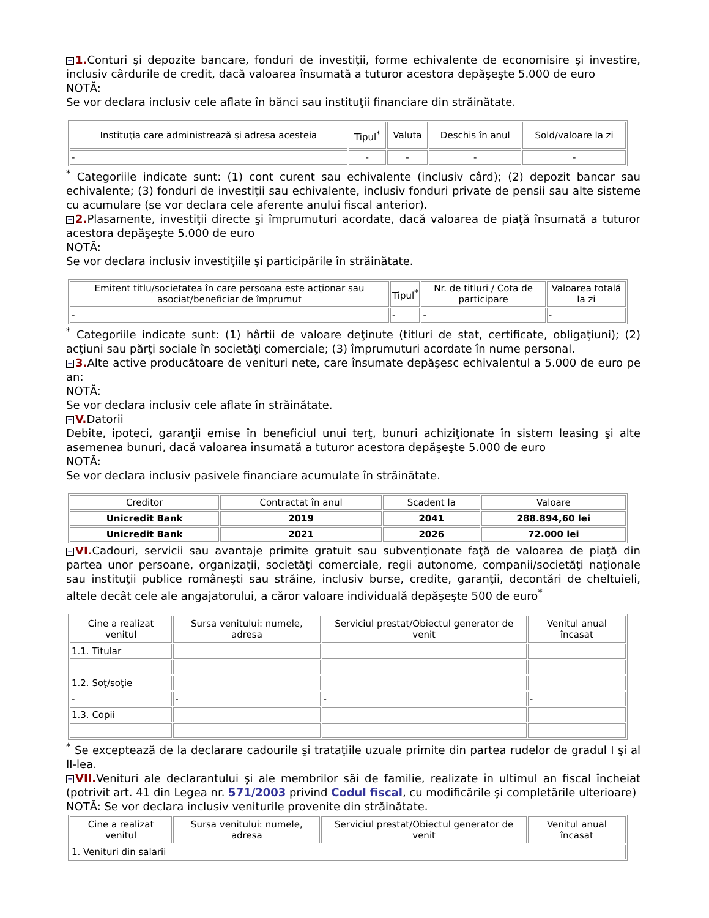− 1. Conturi şi depozite bancare, fonduri de investiţii, forme echivalente de economisire şi investire, inclusiv cârdurile de credit, dacă valoarea însumată a tuturor acestora depăşeşte 5.000 de euro
NOTĂ:
Se vor declara inclusiv cele aflate în bănci sau instituţii financiare din străinătate.
| Instituţia care administrează şi adresa acesteia | Tipul<sup>*</sup> | Valuta | Deschis în anul | Sold/valoare la zi |
| --- | --- | --- | --- | --- |
| - | - | - | - | - |
<sup>*</sup> Categoriile indicate sunt: (1) cont curent sau echivalente (inclusiv cârd); (2) depozit bancar sau echivalente; (3) fonduri de investiţii sau echivalente, inclusiv fonduri private de pensii sau alte sisteme cu acumulare (se vor declara cele aferente anului fiscal anterior).
− 2. Plasamente, investiţii directe şi împrumuturi acordate, dacă valoarea de piaţă însumată a tuturor acestora depăşeşte 5.000 de euro
NOTĂ:
Se vor declara inclusiv investiţiile şi participările în străinătate.
| Emitent titlu/societatea în care persoana este acţionar sau asociat/beneficiar de împrumut | Tipul<sup>*</sup> | Nr. de titluri / Cota de participare | Valoarea totală la zi |
| --- | --- | --- | --- |
| - | - | - | - |
<sup>*</sup> Categoriile indicate sunt: (1) hârtii de valoare deţinute (titluri de stat, certificate, obligaţiuni); (2) acţiuni sau părţi sociale în societăţi comerciale; (3) împrumuturi acordate în nume personal.
− 3. Alte active producătoare de venituri nete, care însumate depăşesc echivalentul a 5.000 de euro pe an:
NOTĂ:
Se vor declara inclusiv cele aflate în străinătate.
− V. Datorii
Debite, ipoteci, garanţii emise în beneficiul unui terţ, bunuri achiziţionate în sistem leasing şi alte asemenea bunuri, dacă valoarea însumată a tuturor acestora depăşeşte 5.000 de euro
NOTĂ:
Se vor declara inclusiv pasivele financiare acumulate în străinătate.
| Creditor | Contractat în anul | Scadent la | Valoare |
| --- | --- | --- | --- |
| Unicredit Bank | 2019 | 2041 | 288.894,60 lei |
| Unicredit Bank | 2021 | 2026 | 72.000 lei |
− VI. Cadouri, servicii sau avantaje primite gratuit sau subvenţionate faţă de valoarea de piaţă din partea unor persoane, organizaţii, societăţi comerciale, regii autonome, companii/societăţi naţionale sau instituţii publice româneşti sau străine, inclusiv burse, credite, garanţii, decontări de cheltuieli, altele decât cele ale angajatorului, a căror valoare individuală depăşeşte 500 de euro<sup>*</sup>
| Cine a realizat venitul | Sursa venitului: numele, adresa | Serviciul prestat/Obiectul generator de venit | Venitul anual încasat |
| --- | --- | --- | --- |
| 1.1. Titular | | | |
| 1.2. Soţ/soţie | | | |
| - | - | - | - |
| 1.3. Copii | | | |
<sup>*</sup> Se exceptează de la declarare cadourile şi trataţiile uzuale primite din partea rudelor de gradul I şi al II-lea.
− VII. Venituri ale declarantului şi ale membrilor săi de familie, realizate în ultimul an fiscal încheiat (potrivit art. 41 din Legea nr. 571/2003 privind Codul fiscal, cu modificările şi completările ulterioare)
NOTĂ: Se vor declara inclusiv veniturile provenite din străinătate.
| Cine a realizat venitul | Sursa venitului: numele, adresa | Serviciul prestat/Obiectul generator de venit | Venitul anual încasat |
| --- | --- | --- | --- |
| 1. Venituri din salarii | | | |